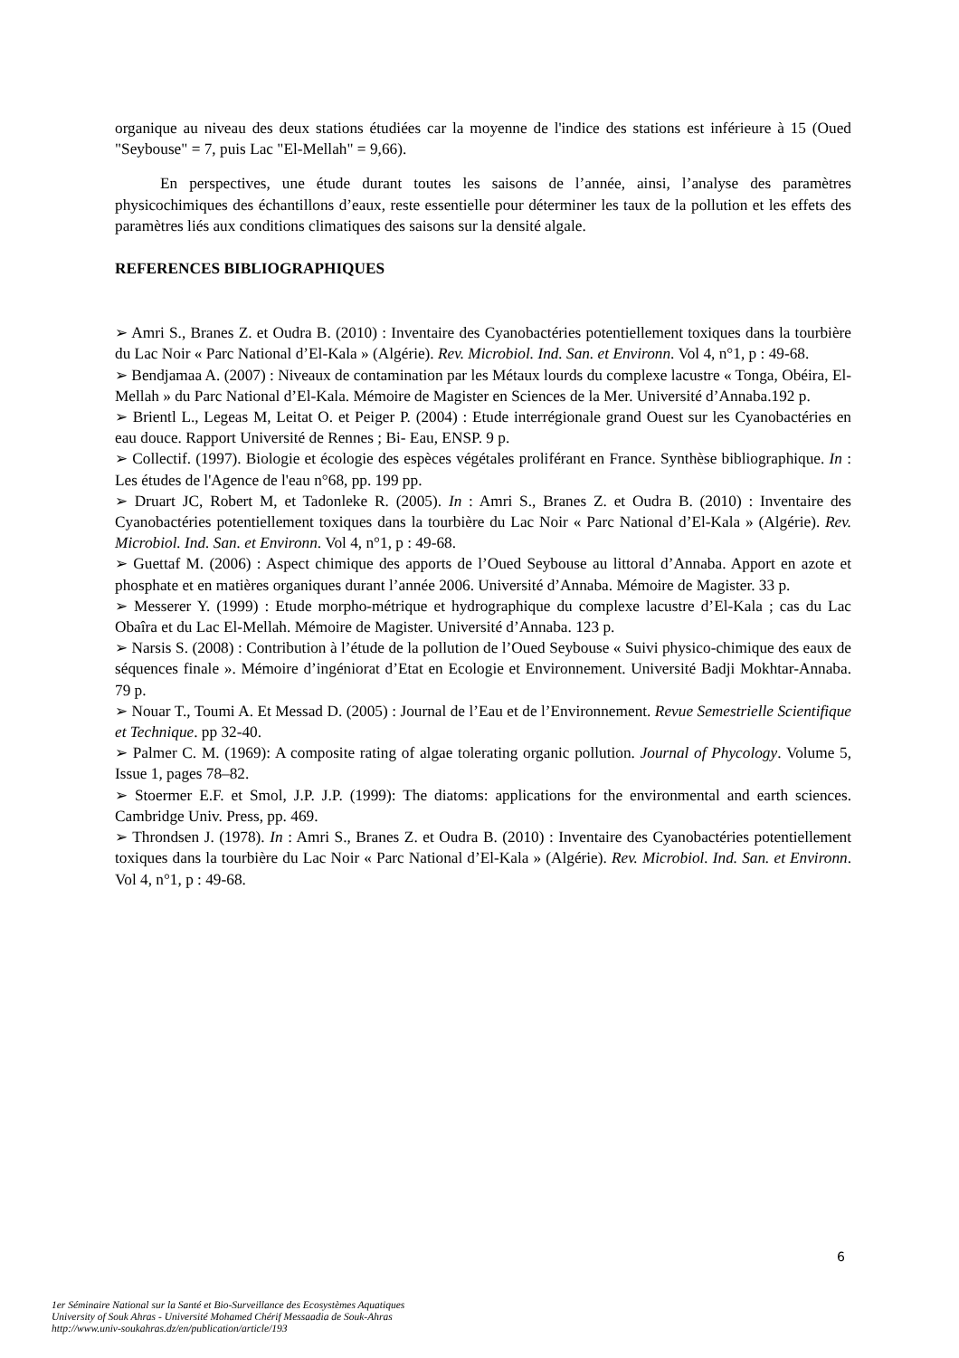organique au niveau des deux stations étudiées car la moyenne de l'indice des stations est inférieure à 15 (Oued "Seybouse" = 7, puis Lac "El-Mellah" = 9,66).
En perspectives, une étude durant toutes les saisons de l’année, ainsi, l’analyse des paramètres physicochimiques des échantillons d’eaux, reste essentielle pour déterminer les taux de la pollution et les effets des paramètres liés aux conditions climatiques des saisons sur la densité algale.
REFERENCES BIBLIOGRAPHIQUES
➢ Amri S., Branes Z. et Oudra B. (2010) : Inventaire des Cyanobactéries potentiellement toxiques dans la tourbière du Lac Noir « Parc National d’El-Kala » (Algérie). Rev. Microbiol. Ind. San. et Environn. Vol 4, n°1, p : 49-68.
➢ Bendjamaa A. (2007) : Niveaux de contamination par les Métaux lourds du complexe lacustre « Tonga, Obéira, El-Mellah » du Parc National d’El-Kala. Mémoire de Magister en Sciences de la Mer. Université d’Annaba.192 p.
➢ Brientl L., Legeas M, Leitat O. et Peiger P. (2004) : Etude interrégionale grand Ouest sur les Cyanobactéries en eau douce. Rapport Université de Rennes ; Bi- Eau, ENSP. 9 p.
➢ Collectif. (1997). Biologie et écologie des espèces végétales proliférant en France. Synthèse bibliographique. In : Les études de l'Agence de l'eau n°68, pp. 199 pp.
➢ Druart JC, Robert M, et Tadonleke R. (2005). In : Amri S., Branes Z. et Oudra B. (2010) : Inventaire des Cyanobactéries potentiellement toxiques dans la tourbière du Lac Noir « Parc National d’El-Kala » (Algérie). Rev. Microbiol. Ind. San. et Environn. Vol 4, n°1, p : 49-68.
➢ Guettaf M. (2006) : Aspect chimique des apports de l’Oued Seybouse au littoral d’Annaba. Apport en azote et phosphate et en matières organiques durant l’année 2006. Université d’Annaba. Mémoire de Magister. 33 p.
➢ Messerer Y. (1999) : Etude morpho-métrique et hydrographique du complexe lacustre d’El-Kala ; cas du Lac Obaîra et du Lac El-Mellah. Mémoire de Magister. Université d’Annaba. 123 p.
➢ Narsis S. (2008) : Contribution à l’étude de la pollution de l’Oued Seybouse « Suivi physico-chimique des eaux de séquences finale ». Mémoire d’ingéniorat d’Etat en Ecologie et Environnement. Université Badji Mokhtar-Annaba. 79 p.
➢ Nouar T., Toumi A. Et Messad D. (2005) : Journal de l’Eau et de l’Environnement. Revue Semestrielle Scientifique et Technique. pp 32-40.
➢ Palmer C. M. (1969): A composite rating of algae tolerating organic pollution. Journal of Phycology. Volume 5, Issue 1, pages 78–82.
➢ Stoermer E.F. et Smol, J.P. J.P. (1999): The diatoms: applications for the environmental and earth sciences. Cambridge Univ. Press, pp. 469.
➢ Throndsen J. (1978). In : Amri S., Branes Z. et Oudra B. (2010) : Inventaire des Cyanobactéries potentiellement toxiques dans la tourbière du Lac Noir « Parc National d’El-Kala » (Algérie). Rev. Microbiol. Ind. San. et Environn. Vol 4, n°1, p : 49-68.
6
1er Séminaire National sur la Santé et Bio-Surveillance des Ecosystèmes Aquatiques
University of Souk Ahras - Université Mohamed Chérif Messaadia de Souk-Ahras
http://www.univ-soukahras.dz/en/publication/article/193